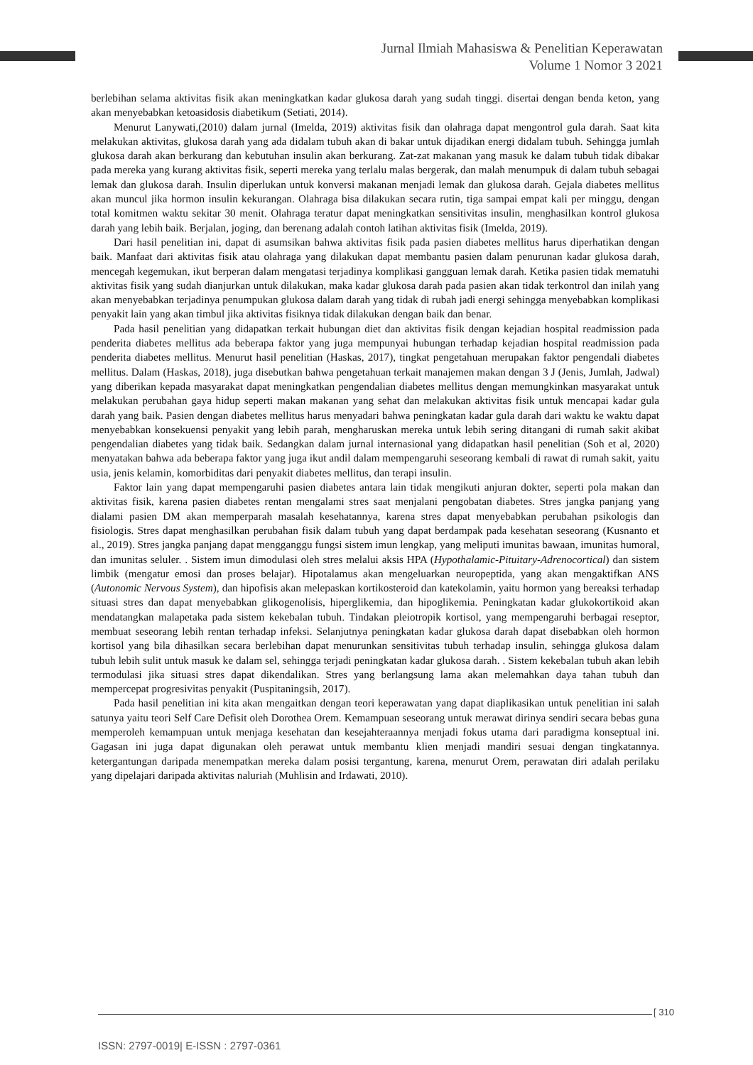Jurnal Ilmiah Mahasiswa & Penelitian Keperawatan
Volume 1 Nomor 3 2021
berlebihan selama aktivitas fisik akan meningkatkan kadar glukosa darah yang sudah tinggi. disertai dengan benda keton, yang akan menyebabkan ketoasidosis diabetikum (Setiati, 2014).
Menurut Lanywati,(2010) dalam jurnal (Imelda, 2019) aktivitas fisik dan olahraga dapat mengontrol gula darah. Saat kita melakukan aktivitas, glukosa darah yang ada didalam tubuh akan di bakar untuk dijadikan energi didalam tubuh. Sehingga jumlah glukosa darah akan berkurang dan kebutuhan insulin akan berkurang. Zat-zat makanan yang masuk ke dalam tubuh tidak dibakar pada mereka yang kurang aktivitas fisik, seperti mereka yang terlalu malas bergerak, dan malah menumpuk di dalam tubuh sebagai lemak dan glukosa darah. Insulin diperlukan untuk konversi makanan menjadi lemak dan glukosa darah. Gejala diabetes mellitus akan muncul jika hormon insulin kekurangan. Olahraga bisa dilakukan secara rutin, tiga sampai empat kali per minggu, dengan total komitmen waktu sekitar 30 menit. Olahraga teratur dapat meningkatkan sensitivitas insulin, menghasilkan kontrol glukosa darah yang lebih baik. Berjalan, joging, dan berenang adalah contoh latihan aktivitas fisik (Imelda, 2019).
Dari hasil penelitian ini, dapat di asumsikan bahwa aktivitas fisik pada pasien diabetes mellitus harus diperhatikan dengan baik. Manfaat dari aktivitas fisik atau olahraga yang dilakukan dapat membantu pasien dalam penurunan kadar glukosa darah, mencegah kegemukan, ikut berperan dalam mengatasi terjadinya komplikasi gangguan lemak darah. Ketika pasien tidak mematuhi aktivitas fisik yang sudah dianjurkan untuk dilakukan, maka kadar glukosa darah pada pasien akan tidak terkontrol dan inilah yang akan menyebabkan terjadinya penumpukan glukosa dalam darah yang tidak di rubah jadi energi sehingga menyebabkan komplikasi penyakit lain yang akan timbul jika aktivitas fisiknya tidak dilakukan dengan baik dan benar.
Pada hasil penelitian yang didapatkan terkait hubungan diet dan aktivitas fisik dengan kejadian hospital readmission pada penderita diabetes mellitus ada beberapa faktor yang juga mempunyai hubungan terhadap kejadian hospital readmission pada penderita diabetes mellitus. Menurut hasil penelitian (Haskas, 2017), tingkat pengetahuan merupakan faktor pengendali diabetes mellitus. Dalam (Haskas, 2018), juga disebutkan bahwa pengetahuan terkait manajemen makan dengan 3 J (Jenis, Jumlah, Jadwal) yang diberikan kepada masyarakat dapat meningkatkan pengendalian diabetes mellitus dengan memungkinkan masyarakat untuk melakukan perubahan gaya hidup seperti makan makanan yang sehat dan melakukan aktivitas fisik untuk mencapai kadar gula darah yang baik. Pasien dengan diabetes mellitus harus menyadari bahwa peningkatan kadar gula darah dari waktu ke waktu dapat menyebabkan konsekuensi penyakit yang lebih parah, mengharuskan mereka untuk lebih sering ditangani di rumah sakit akibat pengendalian diabetes yang tidak baik. Sedangkan dalam jurnal internasional yang didapatkan hasil penelitian (Soh et al, 2020) menyatakan bahwa ada beberapa faktor yang juga ikut andil dalam mempengaruhi seseorang kembali di rawat di rumah sakit, yaitu usia, jenis kelamin, komorbiditas dari penyakit diabetes mellitus, dan terapi insulin.
Faktor lain yang dapat mempengaruhi pasien diabetes antara lain tidak mengikuti anjuran dokter, seperti pola makan dan aktivitas fisik, karena pasien diabetes rentan mengalami stres saat menjalani pengobatan diabetes. Stres jangka panjang yang dialami pasien DM akan memperparah masalah kesehatannya, karena stres dapat menyebabkan perubahan psikologis dan fisiologis. Stres dapat menghasilkan perubahan fisik dalam tubuh yang dapat berdampak pada kesehatan seseorang (Kusnanto et al., 2019). Stres jangka panjang dapat mengganggu fungsi sistem imun lengkap, yang meliputi imunitas bawaan, imunitas humoral, dan imunitas seluler. . Sistem imun dimodulasi oleh stres melalui aksis HPA (Hypothalamic-Pituitary-Adrenocortical) dan sistem limbik (mengatur emosi dan proses belajar). Hipotalamus akan mengeluarkan neuropeptida, yang akan mengaktifkan ANS (Autonomic Nervous System), dan hipofisis akan melepaskan kortikosteroid dan katekolamin, yaitu hormon yang bereaksi terhadap situasi stres dan dapat menyebabkan glikogenolisis, hiperglikemia, dan hipoglikemia. Peningkatan kadar glukokortikoid akan mendatangkan malapetaka pada sistem kekebalan tubuh. Tindakan pleiotropik kortisol, yang mempengaruhi berbagai reseptor, membuat seseorang lebih rentan terhadap infeksi. Selanjutnya peningkatan kadar glukosa darah dapat disebabkan oleh hormon kortisol yang bila dihasilkan secara berlebihan dapat menurunkan sensitivitas tubuh terhadap insulin, sehingga glukosa dalam tubuh lebih sulit untuk masuk ke dalam sel, sehingga terjadi peningkatan kadar glukosa darah. . Sistem kekebalan tubuh akan lebih termodulasi jika situasi stres dapat dikendalikan. Stres yang berlangsung lama akan melemahkan daya tahan tubuh dan mempercepat progresivitas penyakit (Puspitaningsih, 2017).
Pada hasil penelitian ini kita akan mengaitkan dengan teori keperawatan yang dapat diaplikasikan untuk penelitian ini salah satunya yaitu teori Self Care Defisit oleh Dorothea Orem. Kemampuan seseorang untuk merawat dirinya sendiri secara bebas guna memperoleh kemampuan untuk menjaga kesehatan dan kesejahteraannya menjadi fokus utama dari paradigma konseptual ini. Gagasan ini juga dapat digunakan oleh perawat untuk membantu klien menjadi mandiri sesuai dengan tingkatannya. ketergantungan daripada menempatkan mereka dalam posisi tergantung, karena, menurut Orem, perawatan diri adalah perilaku yang dipelajari daripada aktivitas naluriah (Muhlisin and Irdawati, 2010).
[ 310
ISSN: 2797-0019| E-ISSN : 2797-0361